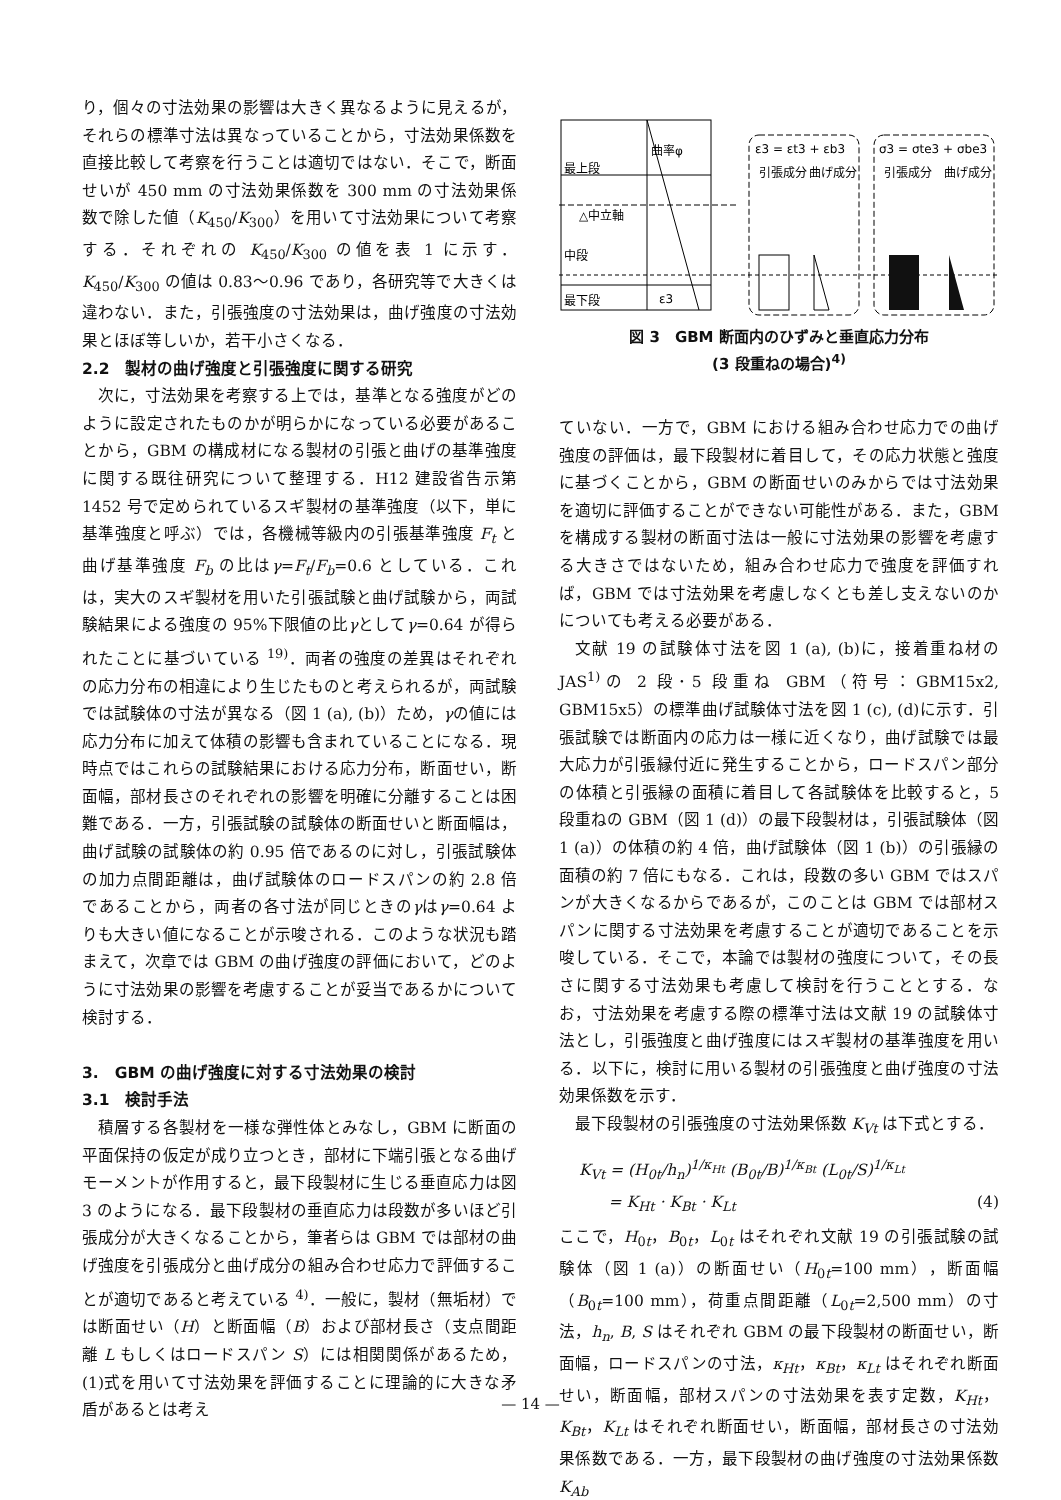り，個々の寸法効果の影響は大きく異なるように見えるが，それらの標準寸法は異なっていることから，寸法効果係数を直接比較して考察を行うことは適切ではない．そこで，断面せいが 450 mm の寸法効果係数を 300 mm の寸法効果係数で除した値（K<sub>450</sub>/K<sub>300</sub>）を用いて寸法効果について考察する．それぞれの K<sub>450</sub>/K<sub>300</sub> の値を表 1 に示す．K<sub>450</sub>/K<sub>300</sub> の値は 0.83～0.96 であり，各研究等で大きくは違わない．また，引張強度の寸法効果は，曲げ強度の寸法効果とほぼ等しいか，若干小さくなる．
2.2　製材の曲げ強度と引張強度に関する研究
次に，寸法効果を考察する上では，基準となる強度がどのように設定されたものかが明らかになっている必要があることから，GBM の構成材になる製材の引張と曲げの基準強度に関する既往研究について整理する．H12 建設省告示第 1452 号で定められているスギ製材の基準強度（以下，単に基準強度と呼ぶ）では，各機械等級内の引張基準強度 F<sub>t</sub> と曲げ基準強度 F<sub>b</sub> の比はγ=F<sub>t</sub>/F<sub>b</sub>=0.6 としている．これは，実大のスギ製材を用いた引張試験と曲げ試験から，両試験結果による強度の 95%下限値の比γとしてγ=0.64 が得られたことに基づいている <sup>19)</sup>．両者の強度の差異はそれぞれの応力分布の相違により生じたものと考えられるが，両試験では試験体の寸法が異なる（図 1 (a), (b)）ため，γの値には応力分布に加えて体積の影響も含まれていることになる．現時点ではこれらの試験結果における応力分布，断面せい，断面幅，部材長さのそれぞれの影響を明確に分離することは困難である．一方，引張試験の試験体の断面せいと断面幅は，曲げ試験の試験体の約 0.95 倍であるのに対し，引張試験体の加力点間距離は，曲げ試験体のロードスパンの約 2.8 倍であることから，両者の各寸法が同じときのγはγ=0.64 よりも大きい値になることが示唆される．このような状況も踏まえて，次章では GBM の曲げ強度の評価において，どのように寸法効果の影響を考慮することが妥当であるかについて検討する．
3.　GBM の曲げ強度に対する寸法効果の検討
3.1　検討手法
積層する各製材を一様な弾性体とみなし，GBM に断面の平面保持の仮定が成り立つとき，部材に下端引張となる曲げモーメントが作用すると，最下段製材に生じる垂直応力は図 3 のようになる．最下段製材の垂直応力は段数が多いほど引張成分が大きくなることから，筆者らは GBM では部材の曲げ強度を引張成分と曲げ成分の組み合わせ応力で評価することが適切であると考えている <sup>4)</sup>．一般に，製材（無垢材）では断面せい（H）と断面幅（B）および部材長さ（支点間距離 L もしくはロードスパン S）には相関関係があるため，(1)式を用いて寸法効果を評価することに理論的に大きな矛盾があるとは考え
曲率φ
最上段
△中立軸
中段
最下段
ε3
ε3 = εt3 + εb3
σ3 = σte3 + σbe3
引張成分
曲げ成分
引張成分
曲げ成分
図 3　GBM 断面内のひずみと垂直応力分布
(3 段重ねの場合)<sup>4)</sup>
ていない．一方で，GBM における組み合わせ応力での曲げ強度の評価は，最下段製材に着目して，その応力状態と強度に基づくことから，GBM の断面せいのみからでは寸法効果を適切に評価することができない可能性がある．また，GBM を構成する製材の断面寸法は一般に寸法効果の影響を考慮する大きさではないため，組み合わせ応力で強度を評価すれば，GBM では寸法効果を考慮しなくとも差し支えないのかについても考える必要がある．
文献 19 の試験体寸法を図 1 (a), (b)に，接着重ね材の JAS<sup>1)</sup>の 2 段･5 段重ね GBM（符号：GBM15x2, GBM15x5）の標準曲げ試験体寸法を図 1 (c), (d)に示す．引張試験では断面内の応力は一様に近くなり，曲げ試験では最大応力が引張縁付近に発生することから，ロードスパン部分の体積と引張縁の面積に着目して各試験体を比較すると，5 段重ねの GBM（図 1 (d)）の最下段製材は，引張試験体（図 1 (a)）の体積の約 4 倍，曲げ試験体（図 1 (b)）の引張縁の面積の約 7 倍にもなる．これは，段数の多い GBM ではスパンが大きくなるからであるが，このことは GBM では部材スパンに関する寸法効果を考慮することが適切であることを示唆している．そこで，本論では製材の強度について，その長さに関する寸法効果も考慮して検討を行うこととする．なお，寸法効果を考慮する際の標準寸法は文献 19 の試験体寸法とし，引張強度と曲げ強度にはスギ製材の基準強度を用いる．以下に，検討に用いる製材の引張強度と曲げ強度の寸法効果係数を示す．
最下段製材の引張強度の寸法効果係数 K<sub>Vt</sub> は下式とする．
K<sub>Vt</sub> = (H<sub>0t</sub>/h<sub>n</sub>)<sup>1/κ<sub>Ht</sub></sup> (B<sub>0t</sub>/B)<sup>1/κ<sub>Bt</sub></sup> (L<sub>0t</sub>/S)<sup>1/κ<sub>Lt</sub></sup>
= K<sub>Ht</sub> · K<sub>Bt</sub> · K<sub>Lt</sub> (4)
ここで，H<sub>0t</sub>，B<sub>0t</sub>，L<sub>0t</sub> はそれぞれ文献 19 の引張試験の試験体（図 1 (a)）の断面せい（H<sub>0t</sub>=100 mm），断面幅（B<sub>0t</sub>=100 mm），荷重点間距離（L<sub>0t</sub>=2,500 mm）の寸法，h<sub>n</sub>, B, S はそれぞれ GBM の最下段製材の断面せい，断面幅，ロードスパンの寸法，κ<sub>Ht</sub>，κ<sub>Bt</sub>，κ<sub>Lt</sub> はそれぞれ断面せい，断面幅，部材スパンの寸法効果を表す定数，K<sub>Ht</sub>，K<sub>Bt</sub>，K<sub>Lt</sub> はそれぞれ断面せい，断面幅，部材長さの寸法効果係数である．一方，最下段製材の曲げ強度の寸法効果係数 K<sub>Ab</sub>
— 14 —